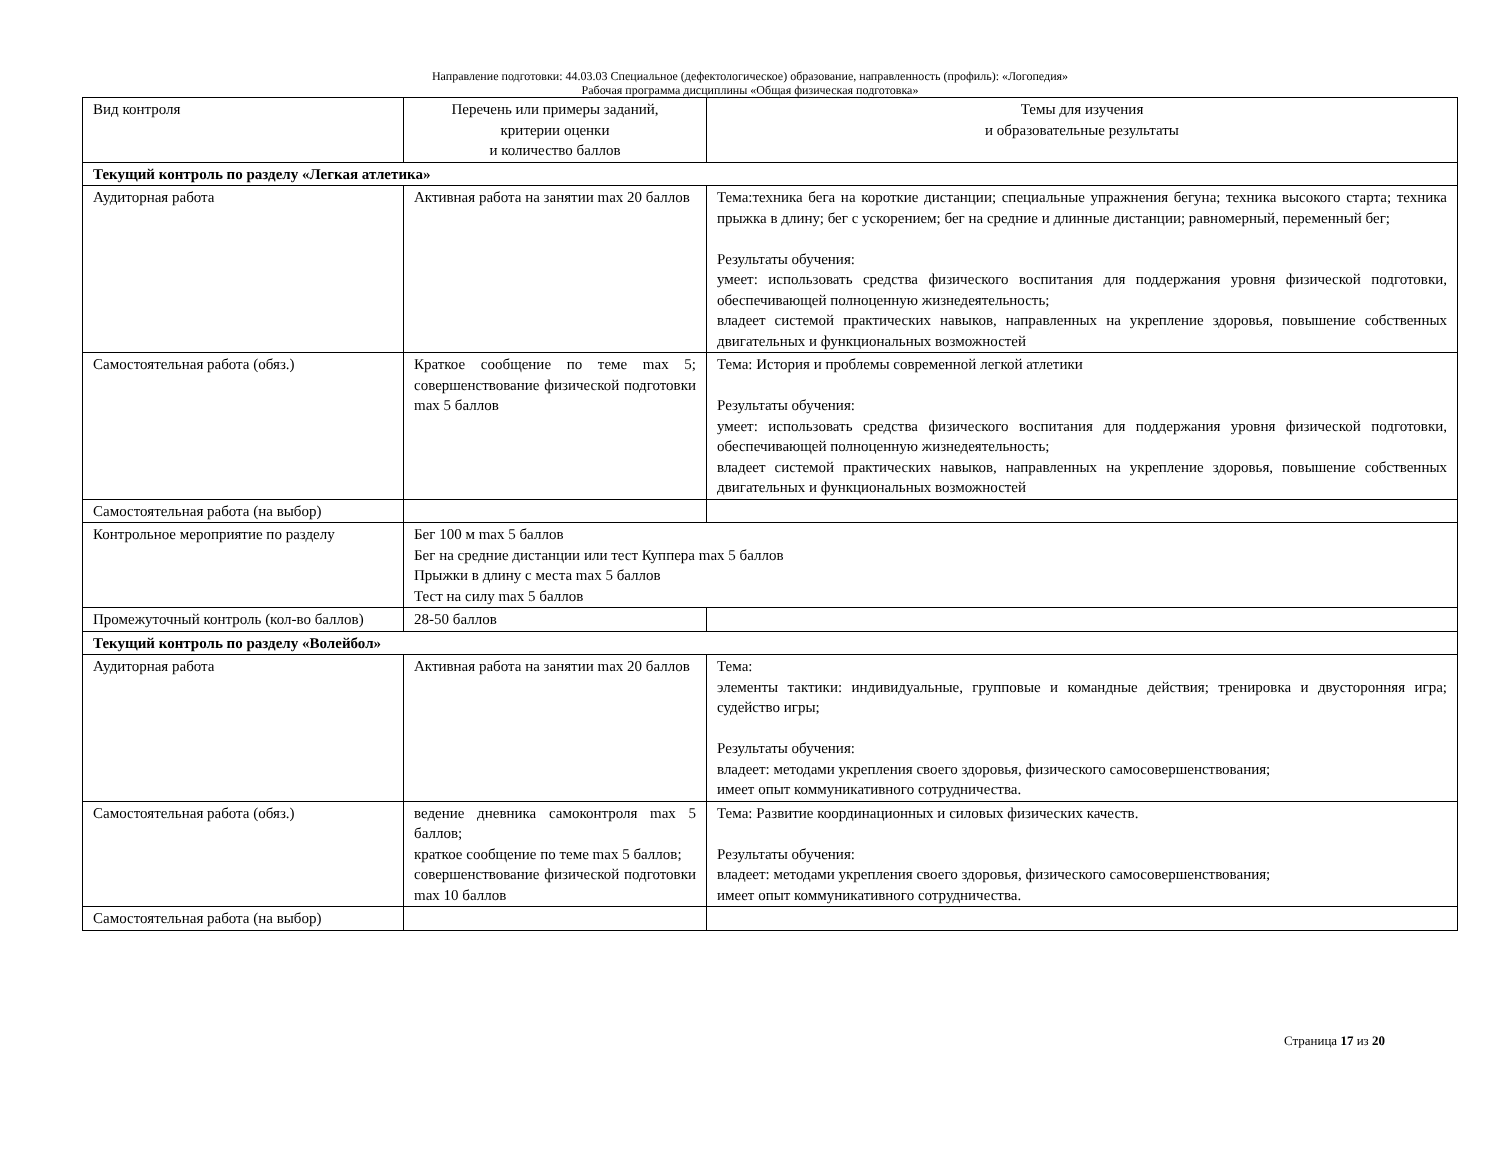Направление подготовки: 44.03.03 Специальное (дефектологическое) образование, направленность (профиль): «Логопедия»
Рабочая программа дисциплины «Общая физическая подготовка»
| Вид контроля | Перечень или примеры заданий, критерии оценки и количество баллов | Темы для изучения и образовательные результаты |
| Текущий контроль по разделу «Легкая атлетика» | | |
| Аудиторная работа | Активная работа на занятии max 20 баллов | Тема:техника бега на короткие дистанции; специальные упражнения бегуна; техника высокого старта; техника прыжка в длину; бег с ускорением; бег на средние и длинные дистанции; равномерный, переменный бег; Результаты обучения: умеет: использовать средства физического воспитания для поддержания уровня физической подготовки, обеспечивающей полноценную жизнедеятельность; владеет системой практических навыков, направленных на укрепление здоровья, повышение собственных двигательных и функциональных возможностей |
| Самостоятельная работа (обяз.) | Краткое сообщение по теме max 5; совершенствование физической подготовки max 5 баллов | Тема: История и проблемы современной легкой атлетики Результаты обучения: умеет: использовать средства физического воспитания для поддержания уровня физической подготовки, обеспечивающей полноценную жизнедеятельность; владеет системой практических навыков, направленных на укрепление здоровья, повышение собственных двигательных и функциональных возможностей |
| Самостоятельная работа (на выбор) | | |
| Контрольное мероприятие по разделу | Бег 100 м max 5 баллов Бег на средние дистанции или тест Куппера max 5 баллов Прыжки в длину с места max 5 баллов Тест на силу max 5 баллов | |
| Промежуточный контроль (кол-во баллов) | 28-50 баллов | |
| Текущий контроль по разделу «Волейбол» | | |
| Аудиторная работа | Активная работа на занятии max 20 баллов | Тема: элементы тактики: индивидуальные, групповые и командные действия; тренировка и двусторонняя игра; судейство игры; Результаты обучения: владеет: методами укрепления своего здоровья, физического самосовершенствования; имеет опыт коммуникативного сотрудничества. |
| Самостоятельная работа (обяз.) | ведение дневника самоконтроля max 5 баллов; краткое сообщение по теме max 5 баллов; совершенствование физической подготовки max 10 баллов | Тема: Развитие координационных и силовых физических качеств. Результаты обучения: владеет: методами укрепления своего здоровья, физического самосовершенствования; имеет опыт коммуникативного сотрудничества. |
| Самостоятельная работа (на выбор) | | |
Страница 17 из 20